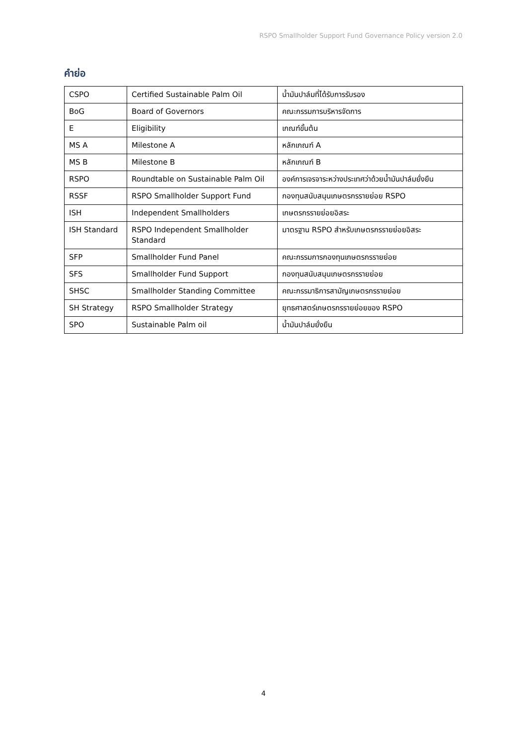RSPO Smallholder Support Fund Governance Policy version 2.0
คำย่อ
| CSPO | Certified Sustainable Palm Oil | น้ำมันปาล์มที่ได้รับการรับรอง |
| BoG | Board of Governors | คณะกรรมการบริหารจัดการ |
| E | Eligibility | เกณฑ์ขั้นต้น |
| MS A | Milestone A | หลักเกณฑ์ A |
| MS B | Milestone B | หลักเกณฑ์ B |
| RSPO | Roundtable on Sustainable Palm Oil | องค์การเจรจาระหว่างประเทศว่าด้วยน้ำมันปาล์มยั่งยืน |
| RSSF | RSPO Smallholder Support Fund | กองทุนสนับสนุนเกษตรกรรายย่อย RSPO |
| ISH | Independent Smallholders | เกษตรกรรายย่อยอิสระ |
| ISH Standard | RSPO Independent Smallholder Standard | มาตรฐาน RSPO สำหรับเกษตรกรรายย่อยอิสระ |
| SFP | Smallholder Fund Panel | คณะกรรมการกองทุนเกษตรกรรายย่อย |
| SFS | Smallholder Fund Support | กองทุนสนับสนุนเกษตรกรรายย่อย |
| SHSC | Smallholder Standing Committee | คณะกรรมาธิการสามัญเกษตรกรรายย่อย |
| SH Strategy | RSPO Smallholder Strategy | ยุทธศาสตร์เกษตรกรรายย่อยของ RSPO |
| SPO | Sustainable Palm oil | น้ำมันปาล์มยั่งยืน |
4